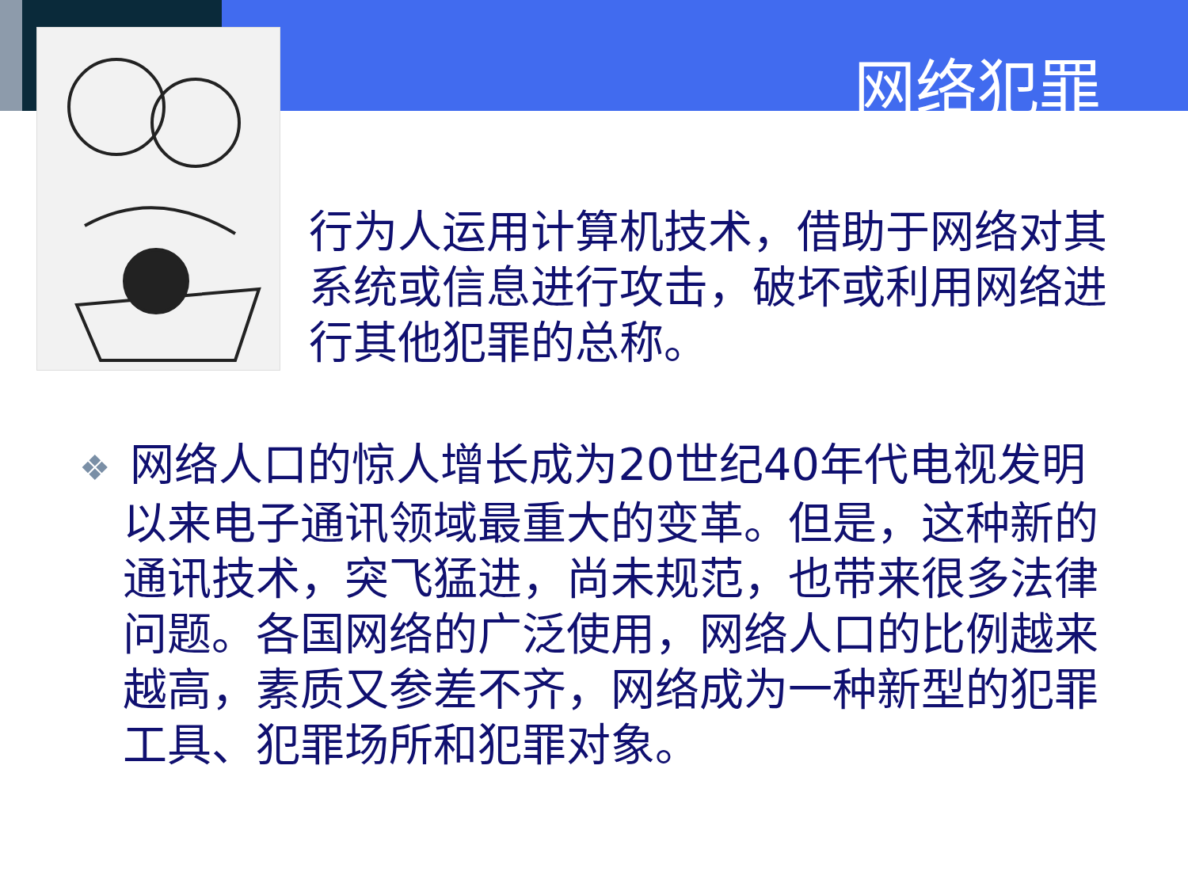网络犯罪
行为人运用计算机技术，借助于网络对其系统或信息进行攻击，破坏或利用网络进行其他犯罪的总称。
❖ 网络人口的惊人增长成为20世纪40年代电视发明以来电子通讯领域最重大的变革。但是，这种新的通讯技术，突飞猛进，尚未规范，也带来很多法律问题。各国网络的广泛使用，网络人口的比例越来越高，素质又参差不齐，网络成为一种新型的犯罪工具、犯罪场所和犯罪对象。